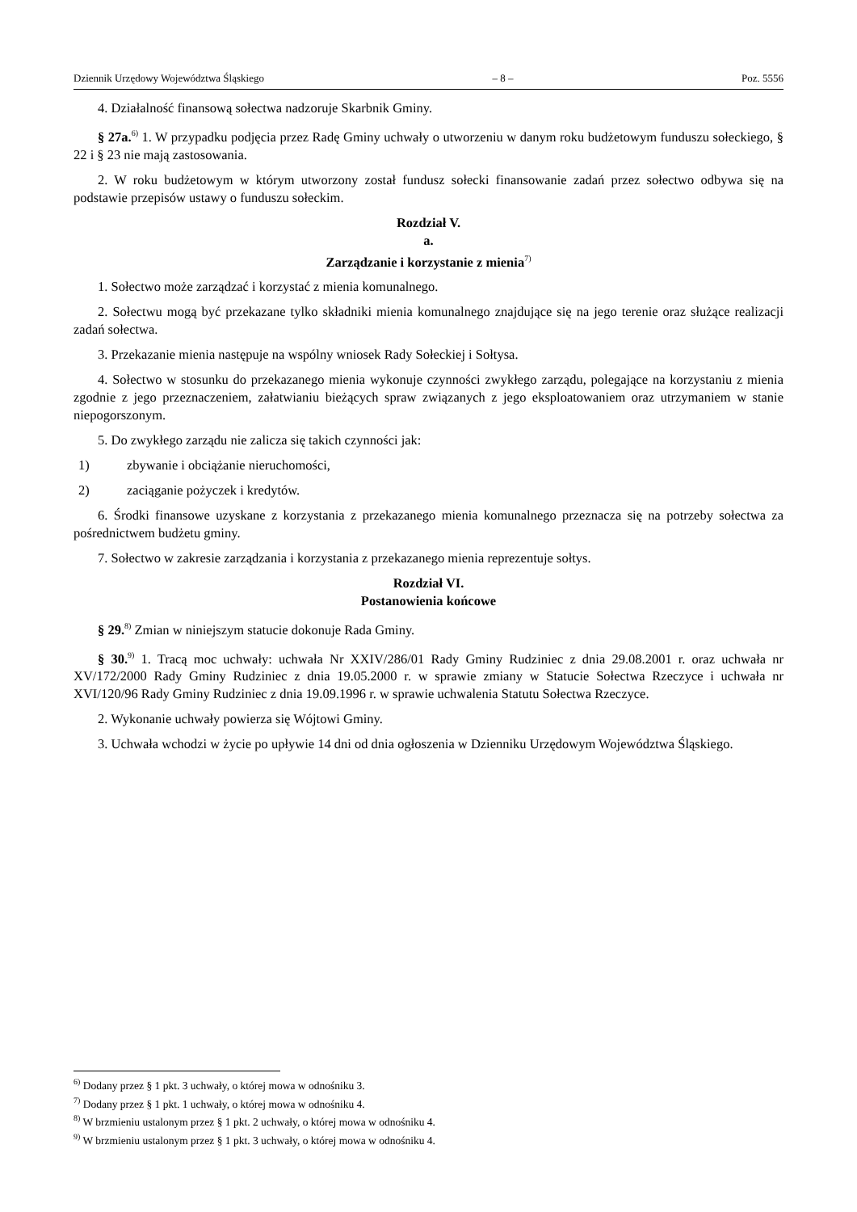Dziennik Urzędowy Województwa Śląskiego – 8 – Poz. 5556
4. Działalność finansową sołectwa nadzoruje Skarbnik Gminy.
§ 27a.<sup>6)</sup> 1. W przypadku podjęcia przez Radę Gminy uchwały o utworzeniu w danym roku budżetowym funduszu sołeckiego, § 22 i § 23 nie mają zastosowania.
2. W roku budżetowym w którym utworzony został fundusz sołecki finansowanie zadań przez sołectwo odbywa się na podstawie przepisów ustawy o funduszu sołeckim.
Rozdział V.
a.
Zarządzanie i korzystanie z mienia<sup>7)</sup>
1. Sołectwo może zarządzać i korzystać z mienia komunalnego.
2. Sołectwu mogą być przekazane tylko składniki mienia komunalnego znajdujące się na jego terenie oraz służące realizacji zadań sołectwa.
3. Przekazanie mienia następuje na wspólny wniosek Rady Sołeckiej i Sołtysa.
4. Sołectwo w stosunku do przekazanego mienia wykonuje czynności zwykłego zarządu, polegające na korzystaniu z mienia zgodnie z jego przeznaczeniem, załatwianiu bieżących spraw związanych z jego eksploatowaniem oraz utrzymaniem w stanie niepogorszonym.
5. Do zwykłego zarządu nie zalicza się takich czynności jak:
1) zbywanie i obciążanie nieruchomości,
2) zaciąganie pożyczek i kredytów.
6. Środki finansowe uzyskane z korzystania z przekazanego mienia komunalnego przeznacza się na potrzeby sołectwa za pośrednictwem budżetu gminy.
7. Sołectwo w zakresie zarządzania i korzystania z przekazanego mienia reprezentuje sołtys.
Rozdział VI.
Postanowienia końcowe
§ 29.<sup>8)</sup> Zmian w niniejszym statucie dokonuje Rada Gminy.
§ 30.<sup>9)</sup> 1. Tracą moc uchwały: uchwała Nr XXIV/286/01 Rady Gminy Rudziniec z dnia 29.08.2001 r. oraz uchwała nr XV/172/2000 Rady Gminy Rudziniec z dnia 19.05.2000 r. w sprawie zmiany w Statucie Sołectwa Rzeczyce i uchwała nr XVI/120/96 Rady Gminy Rudziniec z dnia 19.09.1996 r. w sprawie uchwalenia Statutu Sołectwa Rzeczyce.
2. Wykonanie uchwały powierza się Wójtowi Gminy.
3. Uchwała wchodzi w życie po upływie 14 dni od dnia ogłoszenia w Dzienniku Urzędowym Województwa Śląskiego.
<sup>6)</sup> Dodany przez § 1 pkt. 3 uchwały, o której mowa w odnośniku 3.
<sup>7)</sup> Dodany przez § 1 pkt. 1 uchwały, o której mowa w odnośniku 4.
<sup>8)</sup> W brzmieniu ustalonym przez § 1 pkt. 2 uchwały, o której mowa w odnośniku 4.
<sup>9)</sup> W brzmieniu ustalonym przez § 1 pkt. 3 uchwały, o której mowa w odnośniku 4.